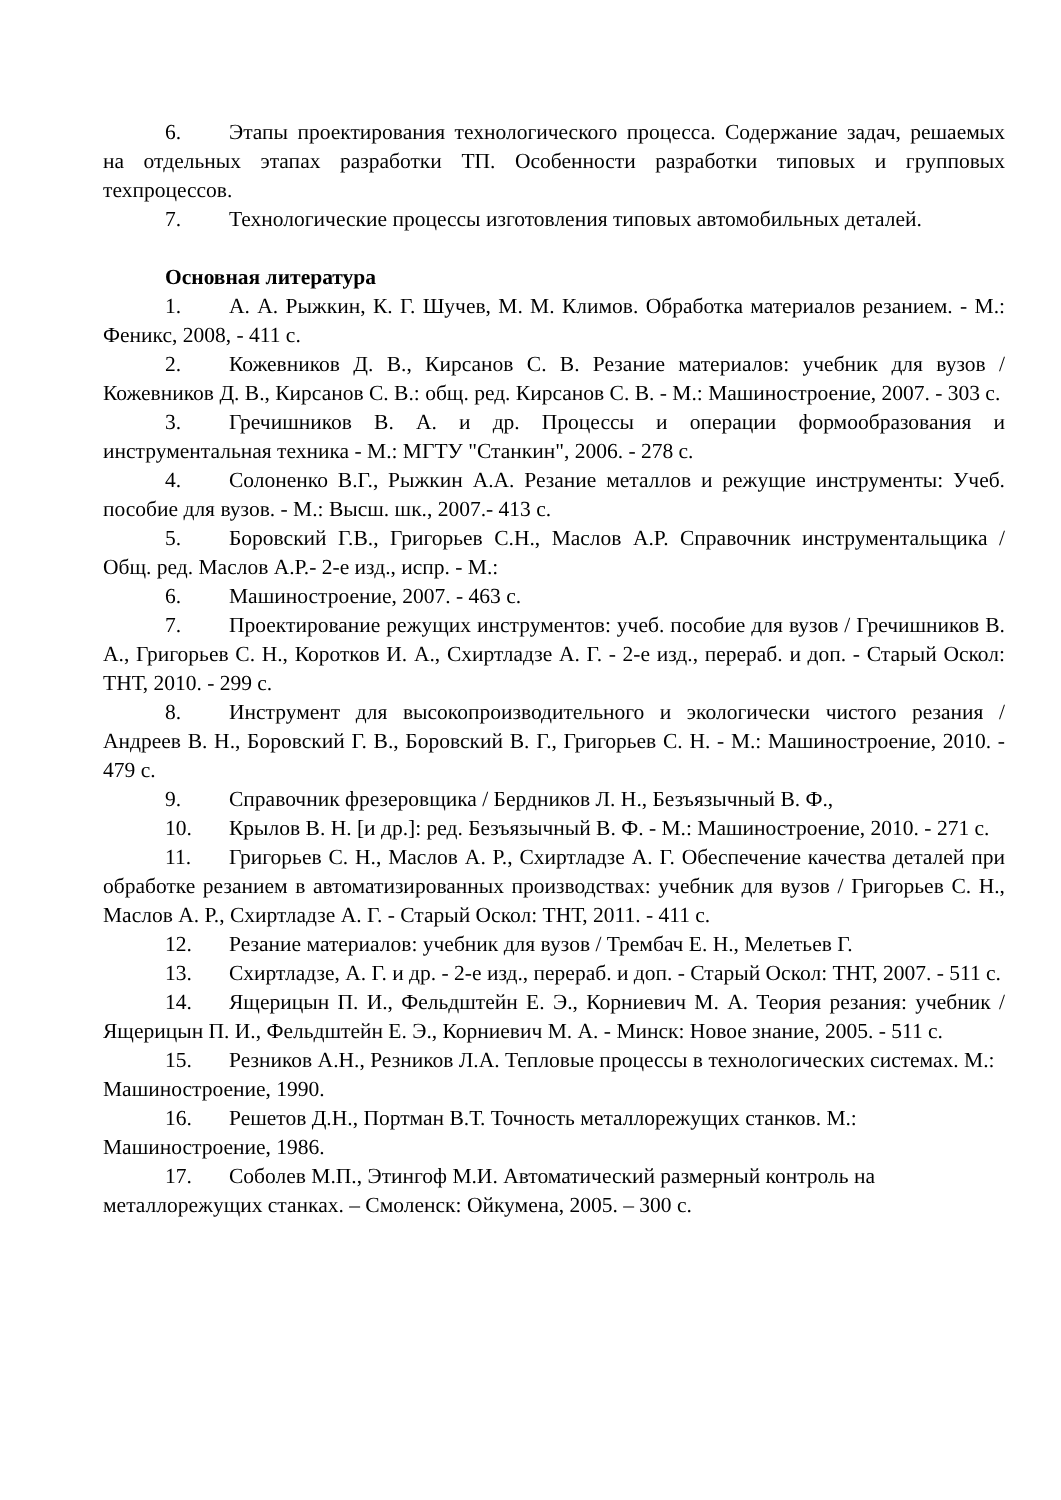6. Этапы проектирования технологического процесса. Содержание задач, решаемых на отдельных этапах разработки ТП. Особенности разработки типовых и групповых техпроцессов.
7. Технологические процессы изготовления типовых автомобильных деталей.
Основная литература
1. А. А. Рыжкин, К. Г. Шучев, М. М. Климов. Обработка материалов резанием. - М.: Феникс, 2008, - 411 с.
2. Кожевников Д. В., Кирсанов С. В. Резание материалов: учебник для вузов / Кожевников Д. В., Кирсанов С. В.: общ. ред. Кирсанов С. В. - М.: Машиностроение, 2007. - 303 с.
3. Гречишников В. А. и др. Процессы и операции формообразования и инструментальная техника - М.: МГТУ "Станкин", 2006. - 278 с.
4. Солоненко В.Г., Рыжкин А.А. Резание металлов и режущие инструменты: Учеб. пособие для вузов. - М.: Высш. шк., 2007.- 413 с.
5. Боровский Г.В., Григорьев С.Н., Маслов А.Р. Справочник инструментальщика / Общ. ред. Маслов А.Р.- 2-е изд., испр. - М.:
6. Машиностроение, 2007. - 463 с.
7. Проектирование режущих инструментов: учеб. пособие для вузов / Гречишников В. А., Григорьев С. Н., Коротков И. А., Схиртладзе А. Г. - 2-е изд., перераб. и доп. - Старый Оскол: ТНТ, 2010. - 299 с.
8. Инструмент для высокопроизводительного и экологически чистого резания / Андреев В. Н., Боровский Г. В., Боровский В. Г., Григорьев С. Н. - М.: Машиностроение, 2010. - 479 с.
9. Справочник фрезеровщика / Бердников Л. Н., Безъязычный В. Ф.,
10. Крылов В. Н. [и др.]: ред. Безъязычный В. Ф. - М.: Машиностроение, 2010. - 271 с.
11. Григорьев С. Н., Маслов А. Р., Схиртладзе А. Г. Обеспечение качества деталей при обработке резанием в автоматизированных производствах: учебник для вузов / Григорьев С. Н., Маслов А. Р., Схиртладзе А. Г. - Старый Оскол: ТНТ, 2011. - 411 с.
12. Резание материалов: учебник для вузов / Трембач Е. Н., Мелетьев Г.
13. Схиртладзе, А. Г. и др. - 2-е изд., перераб. и доп. - Старый Оскол: ТНТ, 2007. - 511 с.
14. Ящерицын П. И., Фельдштейн Е. Э., Корниевич М. А. Теория резания: учебник / Ящерицын П. И., Фельдштейн Е. Э., Корниевич М. А. - Минск: Новое знание, 2005. - 511 с.
15. Резников А.Н., Резников Л.А. Тепловые процессы в технологических системах. М.: Машиностроение, 1990.
16. Решетов Д.Н., Портман В.Т. Точность металлорежущих станков. М.: Машиностроение, 1986.
17. Соболев М.П., Этингоф М.И. Автоматический размерный контроль на металлорежущих станках. – Смоленск: Ойкумена, 2005. – 300 с.